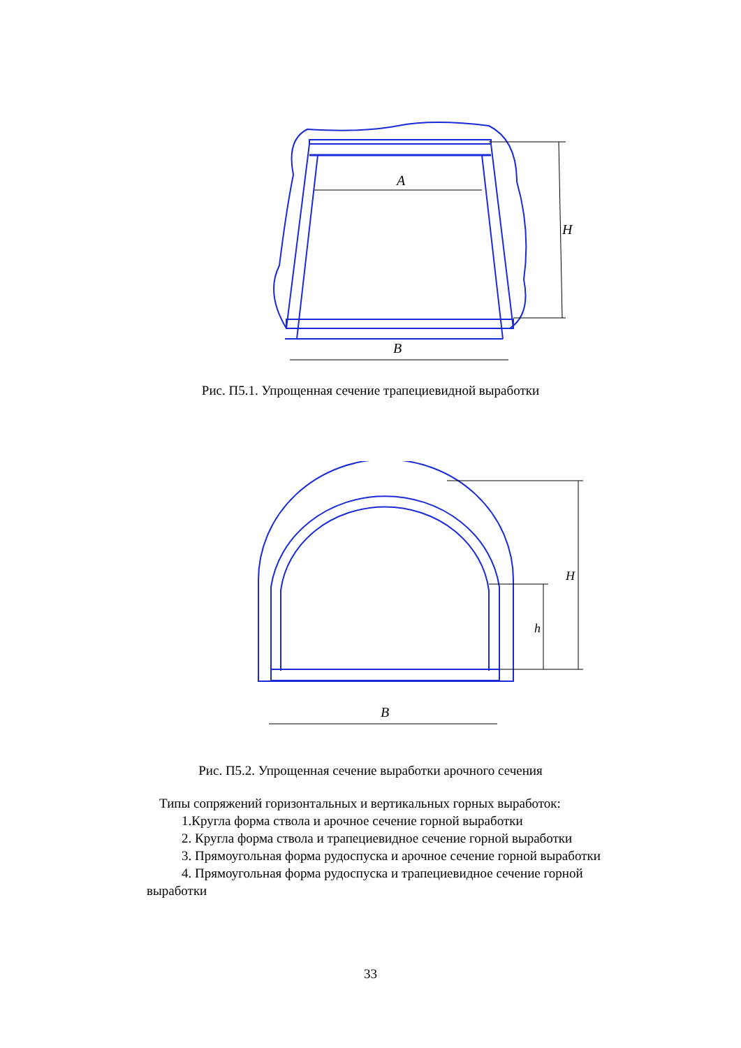A
B
H
Рис. П5.1. Упрощенная сечение трапециевидной выработки
B
H
h
Рис. П5.2. Упрощенная сечение выработки арочного сечения
Типы сопряжений горизонтальных и вертикальных горных выработок:
1.Кругла форма ствола и арочное сечение горной выработки
2. Кругла форма ствола и трапециевидное сечение горной выработки
3. Прямоугольная форма рудоспуска и арочное сечение горной выработки
4. Прямоугольная форма рудоспуска и трапециевидное сечение горной выработки
33